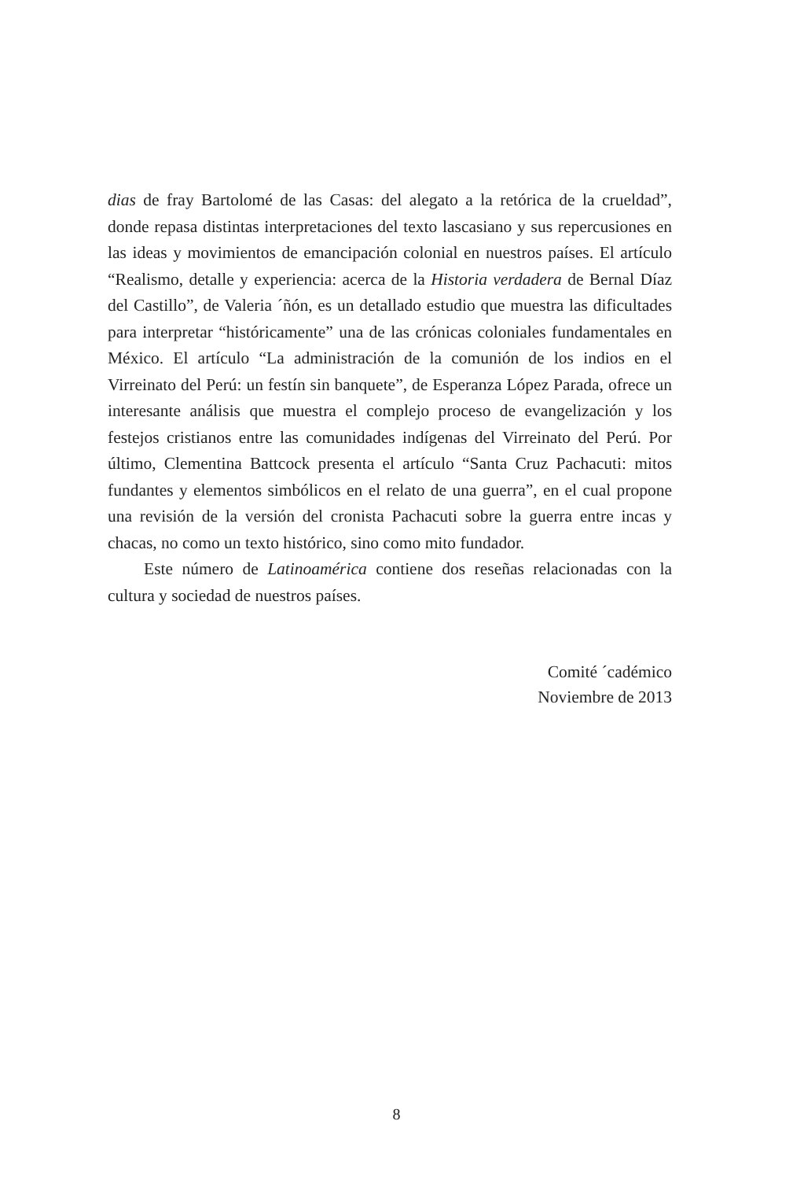dias de fray Bartolomé de las Casas: del alegato a la retórica de la crueldad”, donde repasa distintas interpretaciones del texto lascasiano y sus repercusiones en las ideas y movimientos de emancipación colonial en nuestros países. El artículo “Realismo, detalle y experiencia: acerca de la Historia verdadera de Bernal Díaz del Castillo”, de Valeria ´ñón, es un detallado estudio que muestra las dificultades para interpretar “históricamente” una de las crónicas coloniales fundamentales en México. El artículo “La administración de la comunión de los indios en el Virreinato del Perú: un festín sin banquete”, de Esperanza López Parada, ofrece un interesante análisis que muestra el complejo proceso de evangelización y los festejos cristianos entre las comunidades indígenas del Virreinato del Perú. Por último, Clementina Battcock presenta el artículo “Santa Cruz Pachacuti: mitos fundantes y elementos simbólicos en el relato de una guerra”, en el cual propone una revisión de la versión del cronista Pachacuti sobre la guerra entre incas y chacas, no como un texto histórico, sino como mito fundador.
Este número de Latinoamérica contiene dos reseñas relacionadas con la cultura y sociedad de nuestros países.
Comité ´cadémico
Noviembre de 2013
8